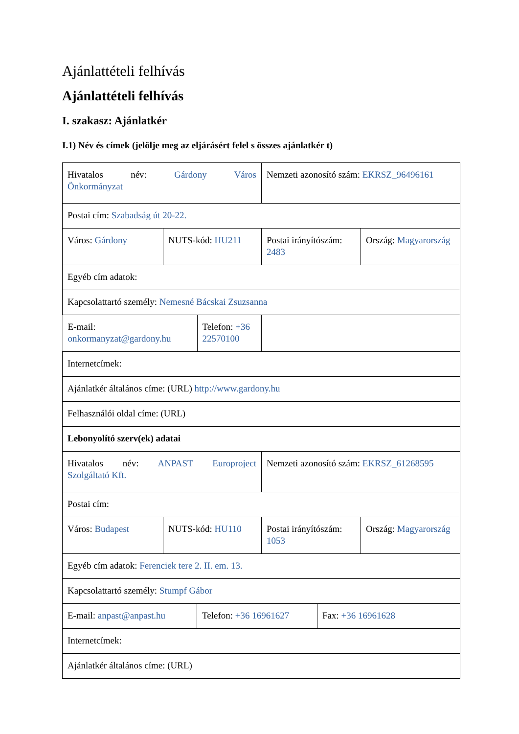Ajánlattételi felhívás
Ajánlattételi felhívás
I. szakasz: Ajánlatkér
I.1) Név és címek (jelölje meg az eljárásért felel s összes ajánlatkér t)
| Hivatalos név: Gárdony Város Önkormányzat | | Nemzeti azonosító szám: EKRSZ_96496161 | |
| Postai cím: Szabadság út 20-22. | | | |
| Város: Gárdony | NUTS-kód: HU211 | Postai irányítószám: 2483 | Ország: Magyarország |
| Egyéb cím adatok: | | | |
| Kapcsolattartó személy: Nemesné Bácskai Zsuzsanna | | | |
| / E-mail: onkormanyzat@gardony.hu / Telefon: +36 22570100 / | | | |
| Internetcímek: | | | |
| Ajánlatkér általános címe: (URL) http://www.gardony.hu | | | |
| Felhasználói oldal címe: (URL) | | | |
| Lebonyolító szerv(ek) adatai | | | |
| Hivatalos név: ANPAST Europroject Szolgáltató Kft. | | Nemzeti azonosító szám: EKRSZ_61268595 | |
| Postai cím: | | | |
| Város: Budapest | NUTS-kód: HU110 | Postai irányítószám: 1053 | Ország: Magyarország |
| Egyéb cím adatok: Ferenciek tere 2. II. em. 13. | | | |
| Kapcsolattartó személy: Stumpf Gábor | | | |
| / E-mail: anpast@anpast.hu / Telefon: +36 16961627 / Fax: +36 16961628 / | | | |
| Internetcímek: | | | |
| Ajánlatkér általános címe: (URL) | | | |